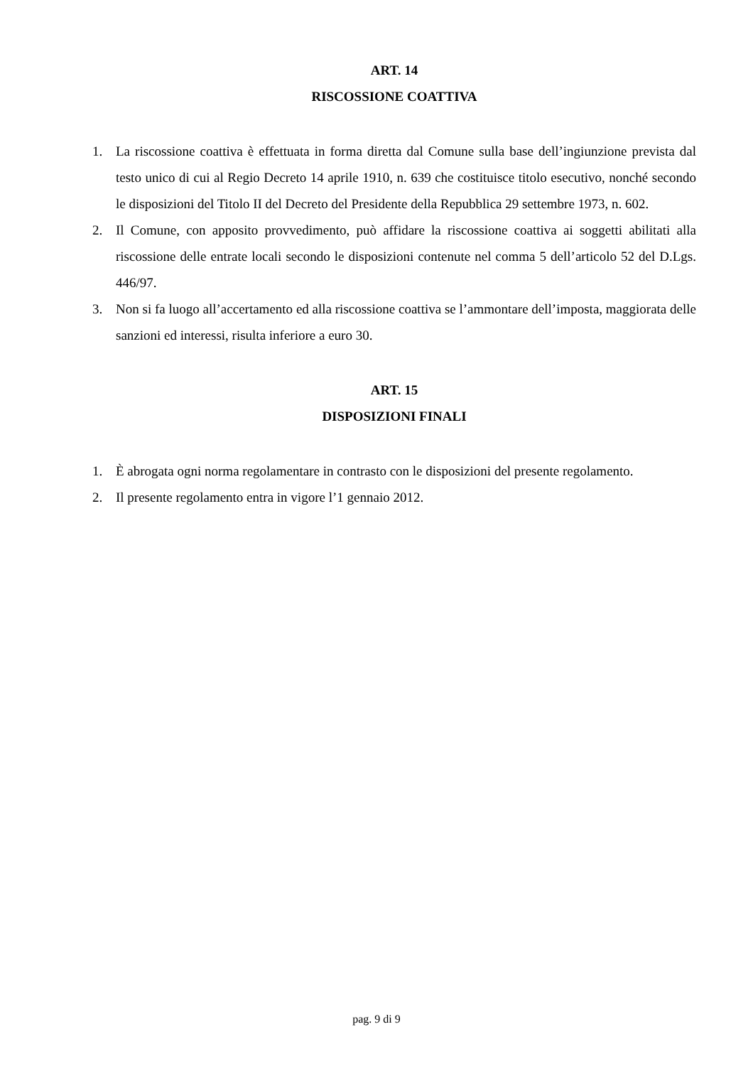ART. 14
RISCOSSIONE COATTIVA
1. La riscossione coattiva è effettuata in forma diretta dal Comune sulla base dell’ingiunzione prevista dal testo unico di cui al Regio Decreto 14 aprile 1910, n. 639 che costituisce titolo esecutivo, nonché secondo le disposizioni del Titolo II del Decreto del Presidente della Repubblica 29 settembre 1973, n. 602.
2. Il Comune, con apposito provvedimento, può affidare la riscossione coattiva ai soggetti abilitati alla riscossione delle entrate locali secondo le disposizioni contenute nel comma 5 dell’articolo 52 del D.Lgs. 446/97.
3. Non si fa luogo all’accertamento ed alla riscossione coattiva se l’ammontare dell’imposta, maggiorata delle sanzioni ed interessi, risulta inferiore a euro 30.
ART. 15
DISPOSIZIONI FINALI
1. È abrogata ogni norma regolamentare in contrasto con le disposizioni del presente regolamento.
2. Il presente regolamento entra in vigore l’1 gennaio 2012.
pag. 9 di 9